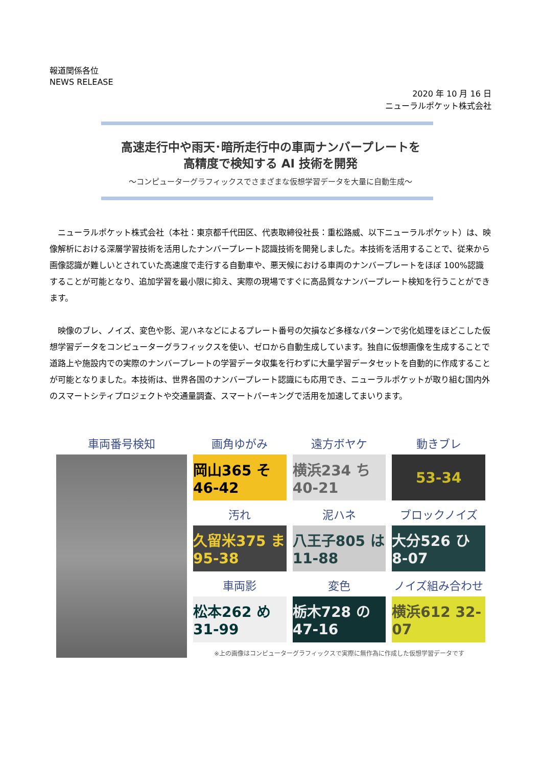報道関係各位
NEWS RELEASE
2020 年 10 月 16 日
ニューラルポケット株式会社
高速走行中や雨天･暗所走行中の車両ナンバープレートを
高精度で検知する AI 技術を開発
～コンピューターグラフィックスでさまざまな仮想学習データを大量に自動生成～
ニューラルポケット株式会社（本社：東京都千代田区、代表取締役社長：重松路威、以下ニューラルポケット）は、映像解析における深層学習技術を活用したナンバープレート認識技術を開発しました。本技術を活用することで、従来から画像認識が難しいとされていた高速度で走行する自動車や、悪天候における車両のナンバープレートをほぼ 100%認識することが可能となり、追加学習を最小限に抑え、実際の現場ですぐに高品質なナンバープレート検知を行うことができます。
映像のブレ、ノイズ、変色や影、泥ハネなどによるプレート番号の欠損など多様なパターンで劣化処理をほどこした仮想学習データをコンピューターグラフィックスを使い、ゼロから自動生成しています。独自に仮想画像を生成することで道路上や施設内での実際のナンバープレートの学習データ収集を行わずに大量学習データセットを自動的に作成することが可能となりました。本技術は、世界各国のナンバープレート認識にも応用でき、ニューラルポケットが取り組む国内外のスマートシティプロジェクトや交通量調査、スマートパーキングで活用を加速してまいります。
車両番号検知 画角ゆがみ
岡山365 そ46-42
遠方ボヤケ
横浜234 ち40-21
動きブレ
53-34
汚れ
久留米375 ま95-38
泥ハネ
八王子805 は11-88
ブロックノイズ
大分526 ひ8-07
車両影
松本262 め31-99
変色
栃木728 の47-16
ノイズ組み合わせ
横浜612 32-07
※上の画像はコンピューターグラフィックスで実際に無作為に作成した仮想学習データです